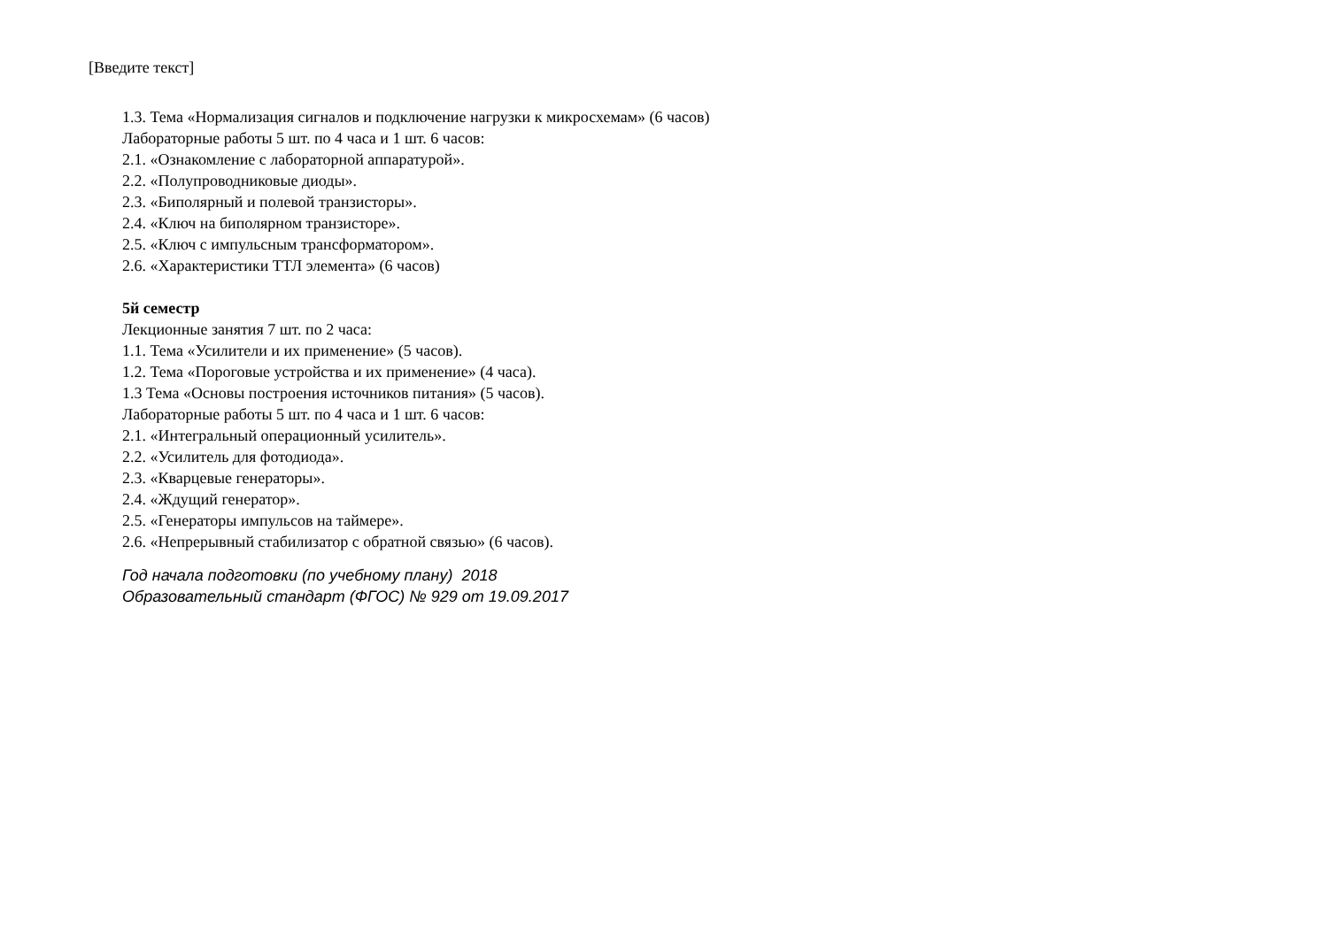[Введите текст]
1.3. Тема «Нормализация сигналов и подключение нагрузки к микросхемам» (6 часов)
Лабораторные работы 5 шт. по 4 часа и 1 шт. 6 часов:
2.1. «Ознакомление с лабораторной аппаратурой».
2.2. «Полупроводниковые диоды».
2.3. «Биполярный и полевой транзисторы».
2.4. «Ключ на биполярном транзисторе».
2.5. «Ключ с импульсным трансформатором».
2.6. «Характеристики ТТЛ элемента» (6 часов)
5й семестр
Лекционные занятия 7 шт. по 2 часа:
1.1. Тема «Усилители и их применение» (5 часов).
1.2. Тема «Пороговые устройства и их применение» (4 часа).
1.3 Тема «Основы построения источников питания» (5 часов).
Лабораторные работы 5 шт. по 4 часа и 1 шт. 6 часов:
2.1. «Интегральный операционный усилитель».
2.2. «Усилитель для фотодиода».
2.3. «Кварцевые генераторы».
2.4. «Ждущий генератор».
2.5. «Генераторы импульсов на таймере».
2.6. «Непрерывный стабилизатор с обратной связью» (6 часов).
Год начала подготовки (по учебному плану) 2018
Образовательный стандарт (ФГОС) № 929 от 19.09.2017